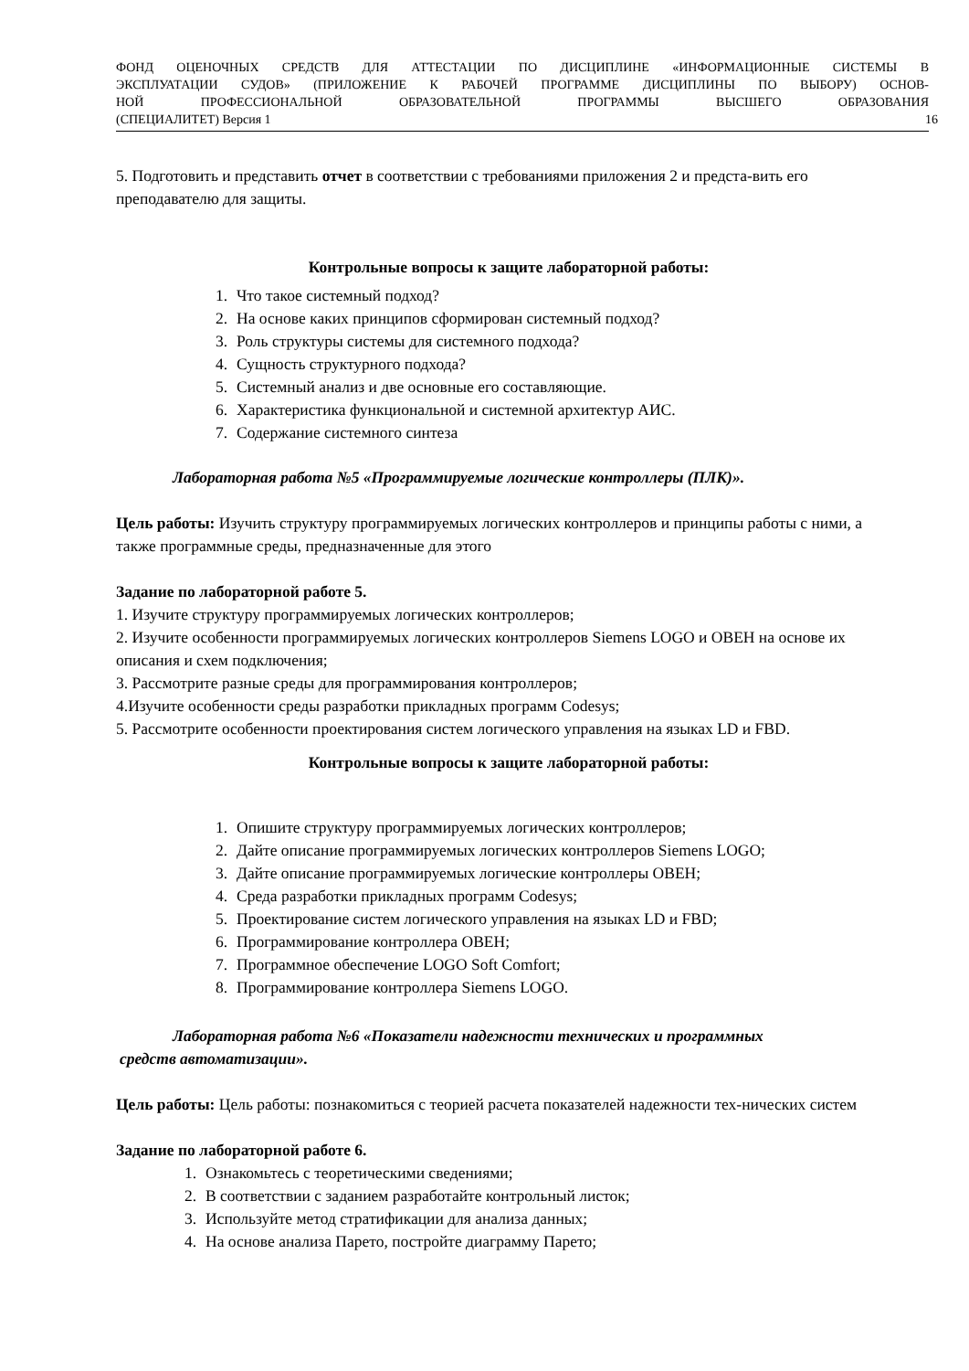ФОНД ОЦЕНОЧНЫХ СРЕДСТВ ДЛЯ АТТЕСТАЦИИ ПО ДИСЦИПЛИНЕ «ИНФОРМАЦИОННЫЕ СИСТЕМЫ В
ЭКСПЛУАТАЦИИ СУДОВ» (ПРИЛОЖЕНИЕ К РАБОЧЕЙ ПРОГРАММЕ ДИСЦИПЛИНЫ ПО ВЫБОРУ) ОСНОВ-
НОЙ ПРОФЕССИОНАЛЬНОЙ ОБРАЗОВАТЕЛЬНОЙ ПРОГРАММЫ ВЫСШЕГО ОБРАЗОВАНИЯ
(СПЕЦИАЛИТЕТ) Версия 1 16
5. Подготовить и представить отчет в соответствии с требованиями приложения 2 и предста-вить его преподавателю для защиты.
Контрольные вопросы к защите лабораторной работы:
1. Что такое системный подход?
2. На основе каких принципов сформирован системный подход?
3. Роль структуры системы для системного подхода?
4. Сущность структурного подхода?
5. Системный анализ и две основные его составляющие.
6. Характеристика функциональной и системной архитектур АИС.
7. Содержание системного синтеза
Лабораторная работа №5 «Программируемые логические контроллеры (ПЛК)».
Цель работы: Изучить структуру программируемых логических контроллеров и принципы работы с ними, а также программные среды, предназначенные для этого
Задание по лабораторной работе 5.
1. Изучите структуру программируемых логических контроллеров;
2. Изучите особенности программируемых логических контроллеров Siemens LOGO и ОВЕН на основе их описания и схем подключения;
3. Рассмотрите разные среды для программирования контроллеров;
4.Изучите особенности среды разработки прикладных программ Codesys;
5. Рассмотрите особенности проектирования систем логического управления на языках LD и FBD.
Контрольные вопросы к защите лабораторной работы:
1. Опишите структуру программируемых логических контроллеров;
2. Дайте описание программируемых логических контроллеров Siemens LOGO;
3. Дайте описание программируемых логические контроллеры ОВЕН;
4. Среда разработки прикладных программ Codesys;
5. Проектирование систем логического управления на языках LD и FBD;
6. Программирование контроллера ОВЕН;
7. Программное обеспечение LOGO Soft Comfort;
8. Программирование контроллера Siemens LOGO.
Лабораторная работа №6 «Показатели надежности технических и программных
средств автоматизации».
Цель работы: Цель работы: познакомиться с теорией расчета показателей надежности тех-нических систем
Задание по лабораторной работе 6.
1. Ознакомьтесь с теоретическими сведениями;
2. В соответствии с заданием разработайте контрольный листок;
3. Используйте метод стратификации для анализа данных;
4. На основе анализа Парето, постройте диаграмму Парето;